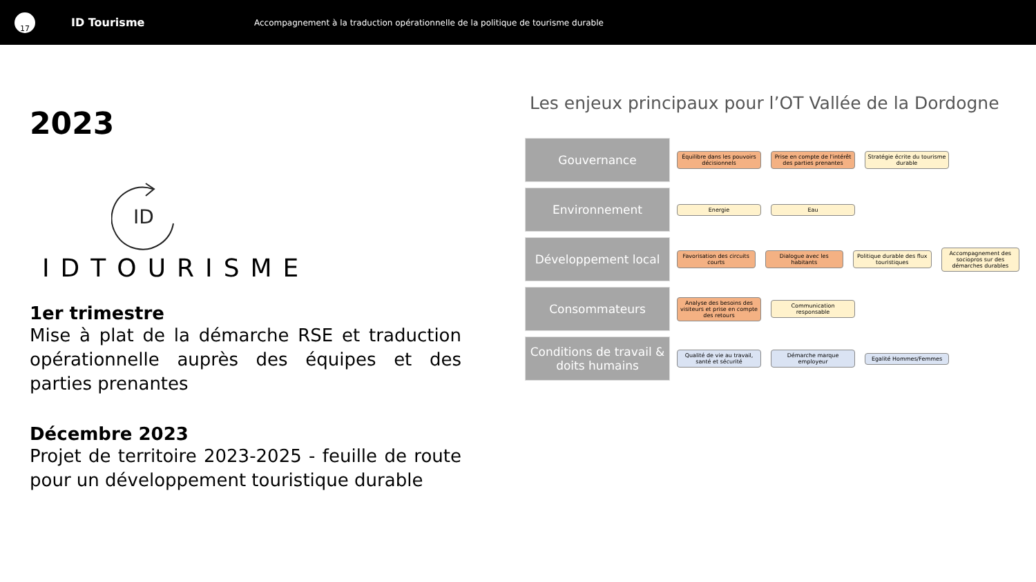17
ID Tourisme
Accompagnement à la traduction opérationnelle de la politique de tourisme durable
2023
ID
IDTOURISME
1er trimestre
Mise à plat de la démarche RSE et traduction opérationnelle auprès des équipes et des parties prenantes
Décembre 2023
Projet de territoire 2023-2025 - feuille de route pour un développement touristique durable
Les enjeux principaux pour l’OT Vallée de la Dordogne
Gouvernance
Équilibre dans les pouvoirs décisionnels
Prise en compte de l'intérêt des parties prenantes
Stratégie écrite du tourisme durable
Environnement
Energie Eau
Développement local
Favorisation des circuits courts
Dialogue avec les habitants
Politique durable des flux touristiques
Accompagnement des sociopros sur des démarches durables
Consommateurs
Analyse des besoins des visiteurs et prise en compte des retours
Communication responsable
Conditions de travail & doits humains
Qualité de vie au travail, santé et sécurité
Démarche marque employeur
Egalité Hommes/Femmes